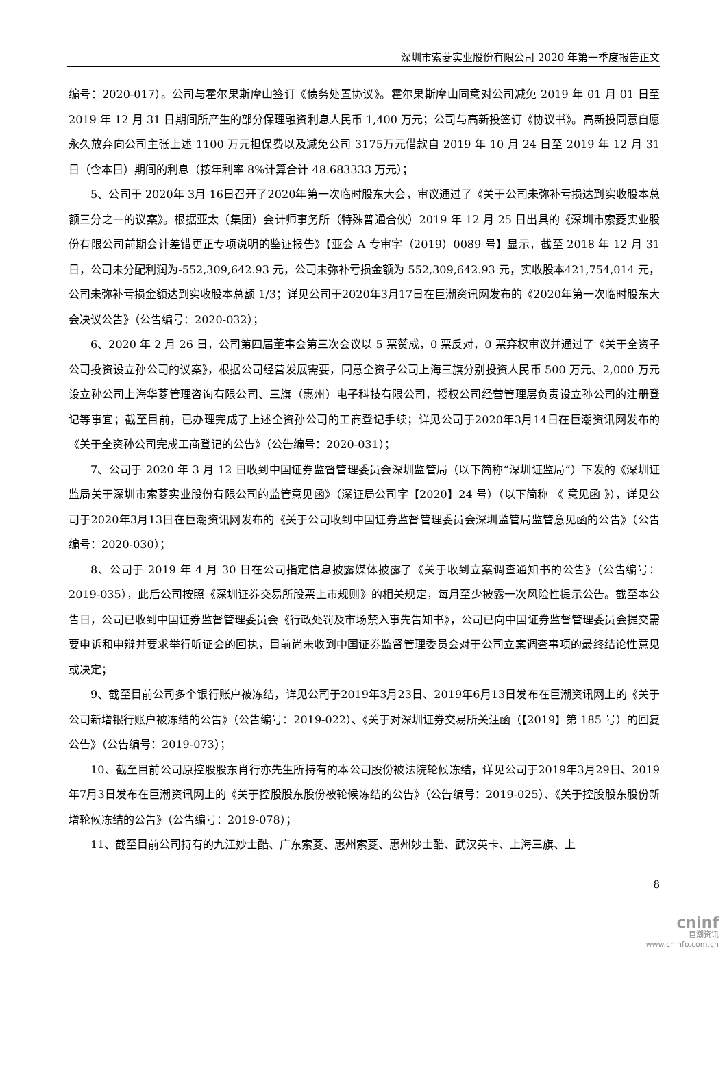深圳市索菱实业股份有限公司 2020 年第一季度报告正文
编号：2020-017）。公司与霍尔果斯摩山签订《债务处置协议》。霍尔果斯摩山同意对公司减免 2019 年 01 月 01 日至 2019 年 12 月 31 日期间所产生的部分保理融资利息人民币 1,400 万元；公司与高新投签订《协议书》。高新投同意自愿永久放弃向公司主张上述 1100 万元担保费以及减免公司 3175万元借款自 2019 年 10 月 24 日至 2019 年 12 月 31 日（含本日）期间的利息（按年利率 8%计算合计 48.683333 万元）；
5、公司于 2020年 3月 16日召开了2020年第一次临时股东大会，审议通过了《关于公司未弥补亏损达到实收股本总额三分之一的议案》。根据亚太（集团）会计师事务所（特殊普通合伙）2019 年 12 月 25 日出具的《深圳市索菱实业股份有限公司前期会计差错更正专项说明的鉴证报告》【亚会 A 专审字（2019）0089 号】显示，截至 2018 年 12 月 31 日，公司未分配利润为-552,309,642.93 元，公司未弥补亏损金额为 552,309,642.93 元，实收股本421,754,014 元，公司未弥补亏损金额达到实收股本总额 1/3；详见公司于2020年3月17日在巨潮资讯网发布的《2020年第一次临时股东大会决议公告》（公告编号：2020-032）；
6、2020 年 2 月 26 日，公司第四届董事会第三次会议以 5 票赞成，0 票反对，0 票弃权审议并通过了《关于全资子公司投资设立孙公司的议案》，根据公司经营发展需要，同意全资子公司上海三旗分别投资人民币 500 万元、2,000 万元设立孙公司上海华菱管理咨询有限公司、三旗（惠州）电子科技有限公司，授权公司经营管理层负责设立孙公司的注册登记等事宜；截至目前，已办理完成了上述全资孙公司的工商登记手续；详见公司于2020年3月14日在巨潮资讯网发布的《关于全资孙公司完成工商登记的公告》（公告编号：2020-031）；
7、公司于 2020 年 3 月 12 日收到中国证券监督管理委员会深圳监管局（以下简称“深圳证监局”）下发的《深圳证监局关于深圳市索菱实业股份有限公司的监管意见函》（深证局公司字【2020】24 号）（以下简称 《 意见函 》），详见公司于2020年3月13日在巨潮资讯网发布的《关于公司收到中国证券监督管理委员会深圳监管局监管意见函的公告》（公告编号：2020-030）；
8、公司于 2019 年 4 月 30 日在公司指定信息披露媒体披露了《关于收到立案调查通知书的公告》（公告编号：2019-035），此后公司按照《深圳证券交易所股票上市规则》的相关规定，每月至少披露一次风险性提示公告。截至本公告日，公司已收到中国证券监督管理委员会《行政处罚及市场禁入事先告知书》，公司已向中国证券监督管理委员会提交需要申诉和申辩并要求举行听证会的回执，目前尚未收到中国证券监督管理委员会对于公司立案调查事项的最终结论性意见或决定；
9、截至目前公司多个银行账户被冻结，详见公司于2019年3月23日、2019年6月13日发布在巨潮资讯网上的《关于公司新增银行账户被冻结的公告》（公告编号：2019-022）、《关于对深圳证券交易所关注函（【2019】第 185 号）的回复公告》（公告编号：2019-073）；
10、截至目前公司原控股股东肖行亦先生所持有的本公司股份被法院轮候冻结，详见公司于2019年3月29日、2019年7月3日发布在巨潮资讯网上的《关于控股股东股份被轮候冻结的公告》（公告编号：2019-025）、《关于控股股东股份新增轮候冻结的公告》（公告编号：2019-078）；
11、截至目前公司持有的九江妙士酷、广东索菱、惠州索菱、惠州妙士酷、武汉英卡、上海三旗、上
8
cninf
巨潮资讯
www.cninfo.com.cn